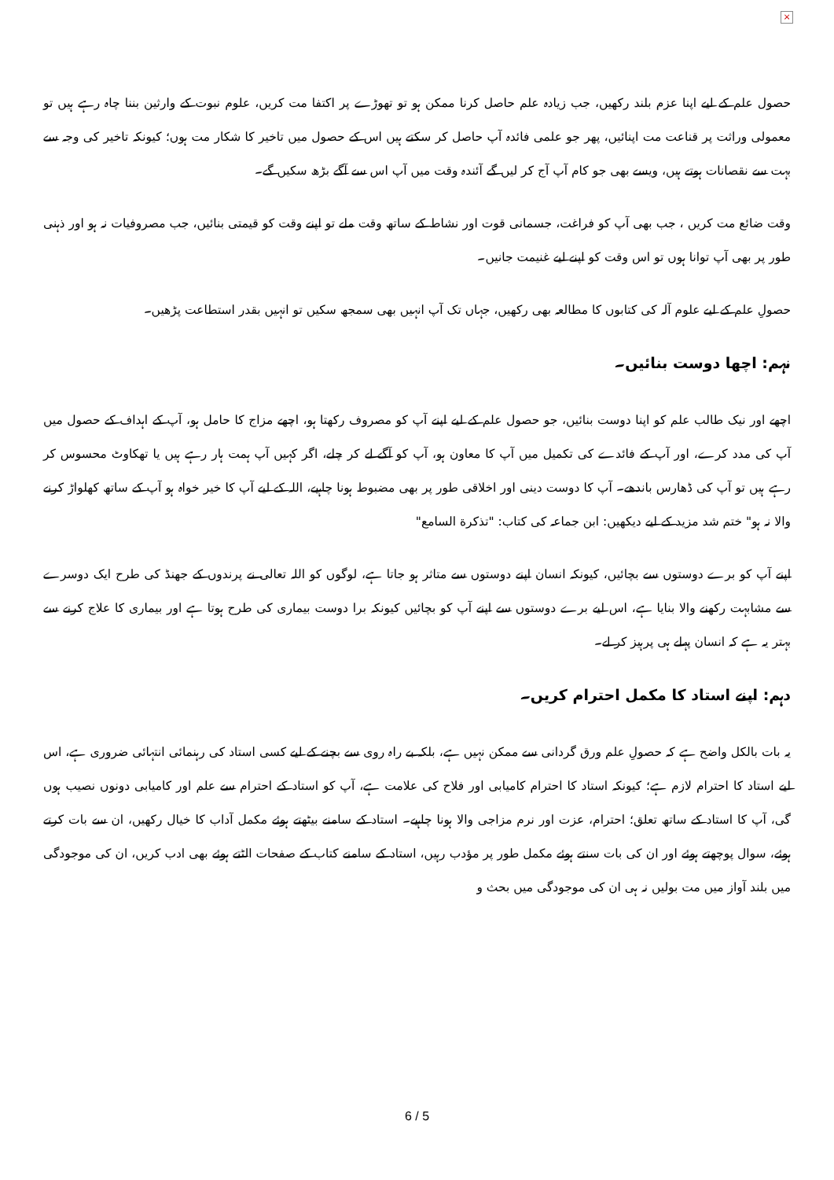×
حصول علم کے لیے اپنا عزم بلند رکھیں، جب زیادہ علم حاصل کرنا ممکن ہو تو تھوڑے پر اکتفا مت کریں، علوم نبوت کے وارثین بننا چاہ رہے ہیں تو معمولی وراثت پر قناعت مت اپنائیں، پھر جو علمی فائدہ آپ حاصل کر سکتے ہیں اس کے حصول میں تاخیر کا شکار مت ہوں؛ کیونکہ تاخیر کی وجہ سے بہت سے نقصانات ہوتے ہیں، ویسے بھی جو کام آپ آج کر لیں گے آئندہ وقت میں آپ اس سے آگے بڑھ سکیں گے۔
وقت ضائع مت کریں ، جب بھی آپ کو فراغت، جسمانی قوت اور نشاط کے ساتھ وقت ملے تو اپنے وقت کو قیمتی بنائیں، جب مصروفیات نہ ہو اور ذہنی طور پر بھی آپ توانا ہوں تو اس وقت کو اپنے لیے غنیمت جانیں۔
حصولِ علم کے لیے علوم آلہ کی کتابوں کا مطالعہ بھی رکھیں، جہاں تک آپ انہیں بھی سمجھ سکیں تو انہیں بقدر استطاعت پڑھیں۔
نہم: اچھا دوست بنائیں۔
اچھے اور نیک طالب علم کو اپنا دوست بنائیں، جو حصول علم کے لیے اپنے آپ کو مصروف رکھتا ہو، اچھے مزاج کا حامل ہو، آپ کے اہداف کے حصول میں آپ کی مدد کرے، اور آپ کے فائدے کی تکمیل میں آپ کا معاون ہو، آپ کو آگے لے کر چلے، اگر کہیں آپ ہمت ہار رہے ہیں یا تھکاوٹ محسوس کر رہے ہیں تو آپ کی ڈھارس باندھے۔ آپ کا دوست دینی اور اخلاقی طور پر بھی مضبوط ہونا چاہیے، اللہ کے لیے آپ کا خیر خواہ ہو آپ کے ساتھ کھلواڑ کرنے والا نہ ہو" ختم شد مزید کے لیے دیکھیں: ابن جماعہ کی کتاب: "تذکرة السامع"
اپنے آپ کو برے دوستوں سے بچائیں، کیونکہ انسان اپنے دوستوں سے متاثر ہو جاتا ہے، لوگوں کو اللہ تعالی نے پرندوں کے جھنڈ کی طرح ایک دوسرے سے مشابہت رکھنے والا بنایا ہے، اس لیے برے دوستوں سے اپنے آپ کو بچائیں کیونکہ برا دوست بیماری کی طرح ہوتا ہے اور بیماری کا علاج کرنے سے بہتر یہ ہے کہ انسان پہلے ہی پرہیز کر لے۔
دہم: اپنے استاد کا مکمل احترام کریں۔
یہ بات بالکل واضح ہے کہ حصولِ علم ورق گردانی سے ممکن نہیں ہے، بلکہ بے راہ روی سے بچنے کے لیے کسی استاد کی رہنمائی انتہائی ضروری ہے، اس لیے استاد کا احترام لازم ہے؛ کیونکہ استاد کا احترام کامیابی اور فلاح کی علامت ہے، آپ کو استاد کے احترام سے علم اور کامیابی دونوں نصیب ہوں گی، آپ کا استاد کے ساتھ تعلق؛ احترام، عزت اور نرم مزاجی والا ہونا چاہیے۔ استاد کے سامنے بیٹھتے ہوئے مکمل آداب کا خیال رکھیں، ان سے بات کرتے ہوئے، سوال پوچھتے ہوئے اور ان کی بات سنتے ہوئے مکمل طور پر مؤدب رہیں، استاد کے سامنے کتاب کے صفحات الٹتے ہوئے بھی ادب کریں، ان کی موجودگی میں بلند آواز میں مت بولیں نہ ہی ان کی موجودگی میں بحث و
6 / 5